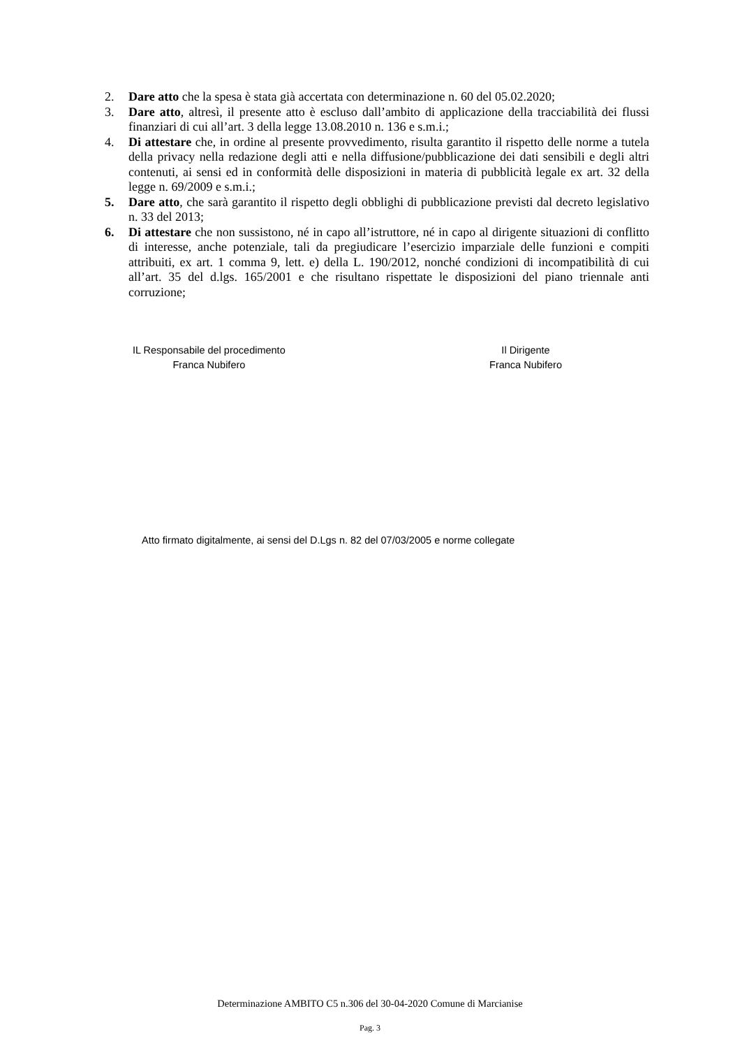2. Dare atto che la spesa è stata già accertata con determinazione n. 60 del 05.02.2020;
3. Dare atto, altresì, il presente atto è escluso dall’ambito di applicazione della tracciabilità dei flussi finanziari di cui all’art. 3 della legge 13.08.2010 n. 136 e s.m.i.;
4. Di attestare che, in ordine al presente provvedimento, risulta garantito il rispetto delle norme a tutela della privacy nella redazione degli atti e nella diffusione/pubblicazione dei dati sensibili e degli altri contenuti, ai sensi ed in conformità delle disposizioni in materia di pubblicità legale ex art. 32 della legge n. 69/2009 e s.m.i.;
5. Dare atto, che sarà garantito il rispetto degli obblighi di pubblicazione previsti dal decreto legislativo n. 33 del 2013;
6. Di attestare che non sussistono, né in capo all’istruttore, né in capo al dirigente situazioni di conflitto di interesse, anche potenziale, tali da pregiudicare l’esercizio imparziale delle funzioni e compiti attribuiti, ex art. 1 comma 9, lett. e) della L. 190/2012, nonché condizioni di incompatibilità di cui all’art. 35 del d.lgs. 165/2001 e che risultano rispettate le disposizioni del piano triennale anti corruzione;
IL Responsabile del procedimento
Franca Nubifero
Il Dirigente
Franca Nubifero
Atto firmato digitalmente, ai sensi del D.Lgs n. 82 del 07/03/2005 e norme collegate
Determinazione AMBITO C5 n.306 del 30-04-2020 Comune di Marcianise
Pag. 3